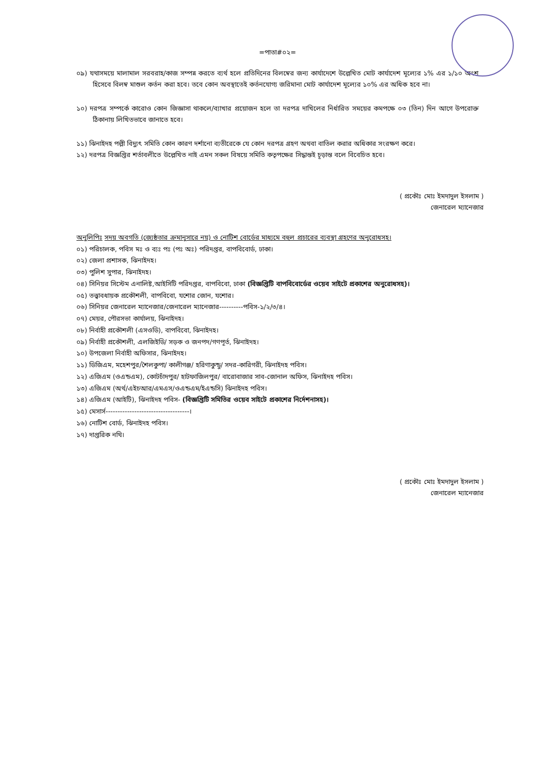=পাতা#০২=
০৯) যথাসময়ে মালামাল সরবরাহ/কাজ সম্পন্ন করতে ব্যর্থ হলে প্রতিদিনের বিলম্বের জন্য কার্যাদেশে উল্লেখিত মোট কার্যাদেশ মূল্যের ১% এর ১/১০ অংশ হিসেবে বিলম্ব মাশুল কর্তন করা হবে। তবে কোন অবস্থাতেই কর্তনযোগ্য জরিমানা মোট কার্যাদেশ মূল্যের ১০% এর অধিক হবে না।
১০) দরপত্র সম্পর্কে কারোও কোন জিজ্ঞাসা থাকলে/ব্যাখার প্রয়োজন হলে তা দরপত্র দাখিলের নির্ধারিত সময়ের কমপক্ষে ০৩ (তিন) দিন আগে উপরোক্ত ঠিকানায় লিখিতভাবে জানাতে হবে।
১১) ঝিনাইদহ পল্লী বিদ্যুৎ সমিতি কোন কারণ দর্শানো ব্যতীরেকে যে কোন দরপত্র গ্রহণ অথবা বাতিল করার অধিকার সংরক্ষণ করে।
১২) দরপত্র বিজ্ঞপ্তির শর্তাবলীতে উল্লেখিত নাই এমন সকল বিষয়ে সমিতি কতৃপক্ষের সিদ্ধান্তই চূড়ান্ত বলে বিবেচিত হবে।
( প্রকৌঃ মোঃ ইমদাদুল ইসলাম )
জেনারেল ম্যানেজার
অনুলিপিঃ সদয় অবগতি (জ্যেষ্ঠতার ক্রমানুসারে নয়) ও নোটিশ বোর্ডের মাধ্যমে বহুল প্রচারের ব্যবস্থা গ্রহণের অনুরোধসহ।
০১) পরিচালক, পবিস মঃ ও ব্যঃ পঃ (পঃ অঃ) পরিদপ্তর, বাপবিবোর্ড, ঢাকা।
০২) জেলা প্রশাসক, ঝিনাইদহ।
০৩) পুলিশ সুপার, ঝিনাইদহ।
০৪) সিনিয়র সিস্টেম এনালিষ্ট,আইসিটি পরিদপ্তর, বাপবিবো, ঢাকা (বিজ্ঞপ্তিটি বাপবিবোর্ডের ওয়েব সাইটে প্রকাশের অনুরোধসহ)।
০৫) তত্ত্বাবধায়ক প্রকৌশলী, বাপবিবো, যশোর জোন, যশোর।
০৬) সিনিয়র জেনারেল ম্যানেজার/জেনারেল ম্যানেজার----------পবিস-১/২/৩/৪।
০৭) মেয়র, পৌরসভা কার্যালয়, ঝিনাইদহ।
০৮) নির্বাহী প্রকৌশলী (এসওডি), বাপবিবো, ঝিনাইদহ।
০৯) নির্বাহী প্রকৌশলী, এলজিইডি/ সড়ক ও জনপদ/গণপূর্ত, ঝিনাইদহ।
১০) উপজেলা নির্বাহী অফিসার, ঝিনাইদহ।
১১) ডিজিএম, মহেশপুর/শৈলকুপা/ কালীগঞ্জ/ হরিণাকুন্ডু/ সদর-কারিগরী, ঝিনাইদহ পবিস।
১২) এজিএম (ওএন্ডএম), কোটচাঁদপুর/ হাটফাজিলপুর/ বারোবাজার সাব-জোনাল অফিস, ঝিনাইদহ পবিস।
১৩) এজিএম (অর্থ/এইচআর/এমএস/ওএন্ডএম/ইএন্ডসি) ঝিনাইদহ পবিস।
১৪) এজিএম (আইটি), ঝিনাইদহ পবিস- (বিজ্ঞপ্তিটি সমিতির ওয়েব সাইটে প্রকাশের নির্দেশনাসহ)।
১৫) মেসার্স-----------------------------------।
১৬) নোটিশ বোর্ড, ঝিনাইদহ পবিস।
১৭) দাপ্তরিক নথি।
( প্রকৌঃ মোঃ ইমদাদুল ইসলাম )
জেনারেল ম্যানেজার